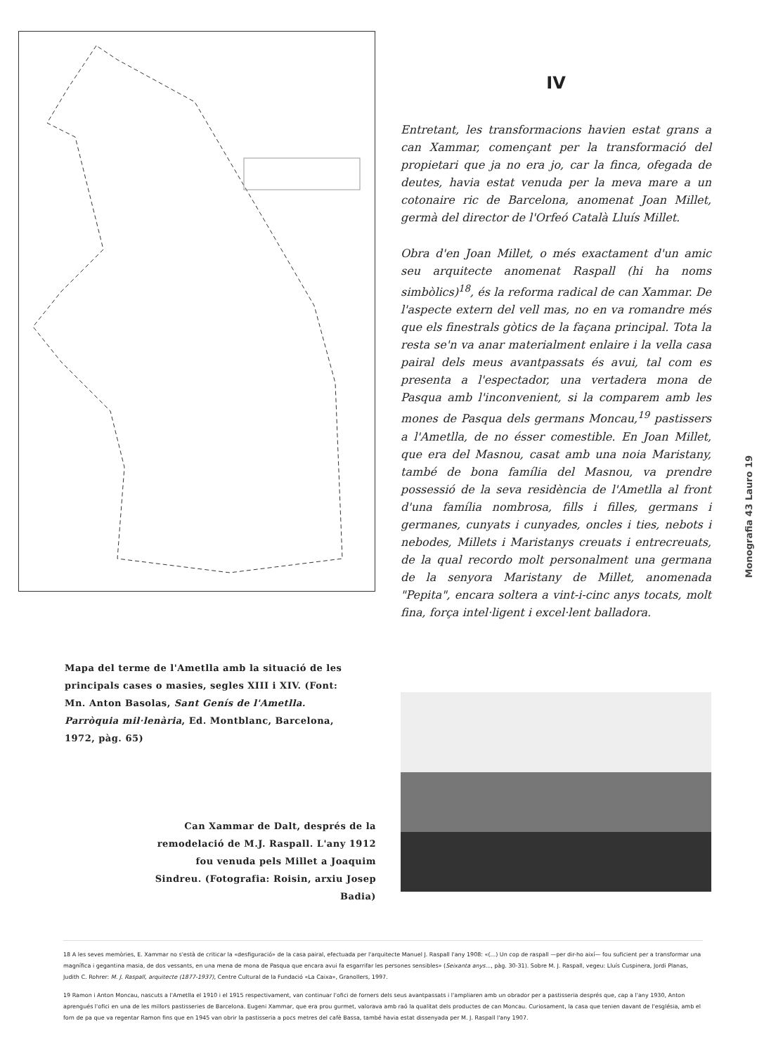IV
Entretant, les transformacions havien estat grans a can Xammar, començant per la transformació del propietari que ja no era jo, car la finca, ofegada de deutes, havia estat venuda per la meva mare a un cotonaire ric de Barcelona, anomenat Joan Millet, germà del director de l'Orfeó Català Lluís Millet.
Obra d'en Joan Millet, o més exactament d'un amic seu arquitecte anomenat Raspall (hi ha noms simbòlics)<sup>18</sup>, és la reforma radical de can Xammar. De l'aspecte extern del vell mas, no en va romandre més que els finestrals gòtics de la façana principal. Tota la resta se'n va anar materialment enlaire i la vella casa pairal dels meus avantpassats és avui, tal com es presenta a l'espectador, una vertadera mona de Pasqua amb l'inconvenient, si la comparem amb les mones de Pasqua dels germans Moncau,<sup>19</sup> pastissers a l'Ametlla, de no ésser comestible. En Joan Millet, que era del Masnou, casat amb una noia Maristany, també de bona família del Masnou, va prendre possessió de la seva residència de l'Ametlla al front d'una família nombrosa, fills i filles, germans i germanes, cunyats i cunyades, oncles i ties, nebots i nebodes, Millets i Maristanys creuats i entrecreuats, de la qual recordo molt personalment una germana de la senyora Maristany de Millet, anomenada "Pepita", encara soltera a vint-i-cinc anys tocats, molt fina, força intel·ligent i excel·lent balladora.
Mapa del terme de l'Ametlla amb la situació de les principals cases o masies, segles XIII i XIV. (Font: Mn. Anton Basolas, Sant Genís de l'Ametlla. Parròquia mil·lenària, Ed. Montblanc, Barcelona, 1972, pàg. 65)
Can Xammar de Dalt, després de la remodelació de M.J. Raspall. L'any 1912 fou venuda pels Millet a Joaquim Sindreu. (Fotografia: Roisin, arxiu Josep Badia)
18 A les seves memòries, E. Xammar no s'està de criticar la «desfiguració» de la casa pairal, efectuada per l'arquitecte Manuel J. Raspall l'any 1908: «(...) Un cop de raspall —per dir-ho així— fou suficient per a transformar una magnífica i gegantina masia, de dos vessants, en una mena de mona de Pasqua que encara avui fa esgarrifar les persones sensibles» (Seixanta anys..., pàg. 30-31). Sobre M. J. Raspall, vegeu: Lluís Cuspinera, Jordi Planas, Judith C. Rohrer: M. J. Raspall, arquitecte (1877-1937), Centre Cultural de la Fundació «La Caixa», Granollers, 1997.
19 Ramon i Anton Moncau, nascuts a l'Ametlla el 1910 i el 1915 respectivament, van continuar l'ofici de forners dels seus avantpassats i l'ampliaren amb un obrador per a pastisseria després que, cap a l'any 1930, Anton aprengués l'ofici en una de les millors pastisseries de Barcelona. Eugeni Xammar, que era prou gurmet, valorava amb raó la qualitat dels productes de can Moncau. Curiosament, la casa que tenien davant de l'església, amb el forn de pa que va regentar Ramon fins que en 1945 van obrir la pastisseria a pocs metres del cafè Bassa, també havia estat dissenyada per M. J. Raspall l'any 1907.
Monografia 43 Lauro 19